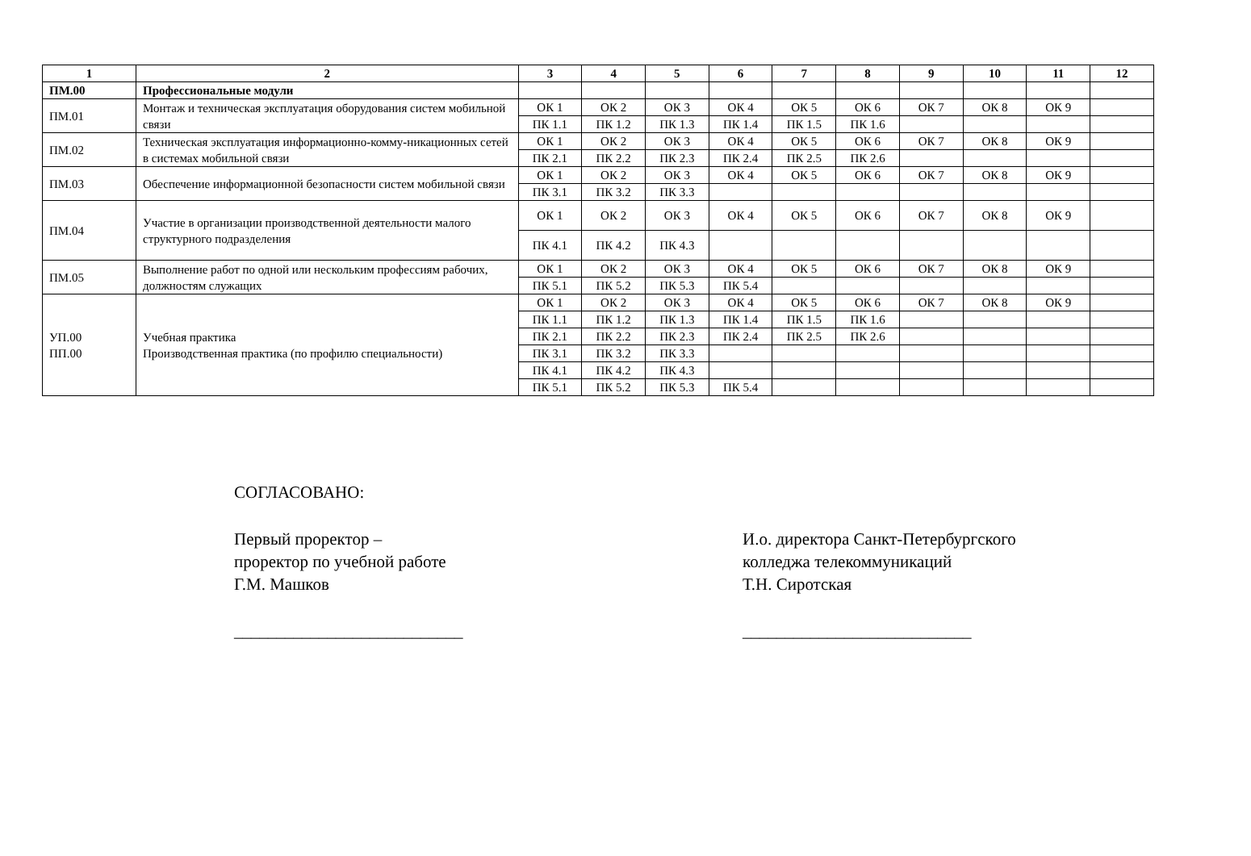| 1 | 2 | 3 | 4 | 5 | 6 | 7 | 8 | 9 | 10 | 11 | 12 |
| --- | --- | --- | --- | --- | --- | --- | --- | --- | --- | --- | --- |
| ПМ.00 | Профессиональные модули | | | | | | | | | | |
| ПМ.01 | Монтаж и техническая эксплуатация оборудования систем мобильной связи | ОК 1 | ОК 2 | ОК 3 | ОК 4 | ОК 5 | ОК 6 | ОК 7 | ОК 8 | ОК 9 | |
| | | ПК 1.1 | ПК 1.2 | ПК 1.3 | ПК 1.4 | ПК 1.5 | ПК 1.6 | | | | |
| ПМ.02 | Техническая эксплуатация информационно-комму-никационных сетей в системах мобильной связи | ОК 1 | ОК 2 | ОК 3 | ОК 4 | ОК 5 | ОК 6 | ОК 7 | ОК 8 | ОК 9 | |
| | | ПК 2.1 | ПК 2.2 | ПК 2.3 | ПК 2.4 | ПК 2.5 | ПК 2.6 | | | | |
| ПМ.03 | Обеспечение информационной безопасности систем мобильной связи | ОК 1 | ОК 2 | ОК 3 | ОК 4 | ОК 5 | ОК 6 | ОК 7 | ОК 8 | ОК 9 | |
| | | ПК 3.1 | ПК 3.2 | ПК 3.3 | | | | | | | |
| ПМ.04 | Участие в организации производственной деятельности малого структурного подразделения | ОК 1 | ОК 2 | ОК 3 | ОК 4 | ОК 5 | ОК 6 | ОК 7 | ОК 8 | ОК 9 | |
| | | ПК 4.1 | ПК 4.2 | ПК 4.3 | | | | | | | |
| ПМ.05 | Выполнение работ по одной или нескольким профессиям рабочих, должностям служащих | ОК 1 | ОК 2 | ОК 3 | ОК 4 | ОК 5 | ОК 6 | ОК 7 | ОК 8 | ОК 9 | |
| | | ПК 5.1 | ПК 5.2 | ПК 5.3 | ПК 5.4 | | | | | | |
| УП.00 ПП.00 | Учебная практика Производственная практика (по профилю специальности) | ОК 1 | ОК 2 | ОК 3 | ОК 4 | ОК 5 | ОК 6 | ОК 7 | ОК 8 | ОК 9 | |
| | | ПК 1.1 | ПК 1.2 | ПК 1.3 | ПК 1.4 | ПК 1.5 | ПК 1.6 | | | | |
| | | ПК 2.1 | ПК 2.2 | ПК 2.3 | ПК 2.4 | ПК 2.5 | ПК 2.6 | | | | |
| | | ПК 3.1 | ПК 3.2 | ПК 3.3 | | | | | | | |
| | | ПК 4.1 | ПК 4.2 | ПК 4.3 | | | | | | | |
| | | ПК 5.1 | ПК 5.2 | ПК 5.3 | ПК 5.4 | | | | | | |
СОГЛАСОВАНО:
Первый проректор –
проректор по учебной работе
Г.М. Машков
___________________________
И.о. директора Санкт-Петербургского
колледжа телекоммуникаций
Т.Н. Сиротская
___________________________